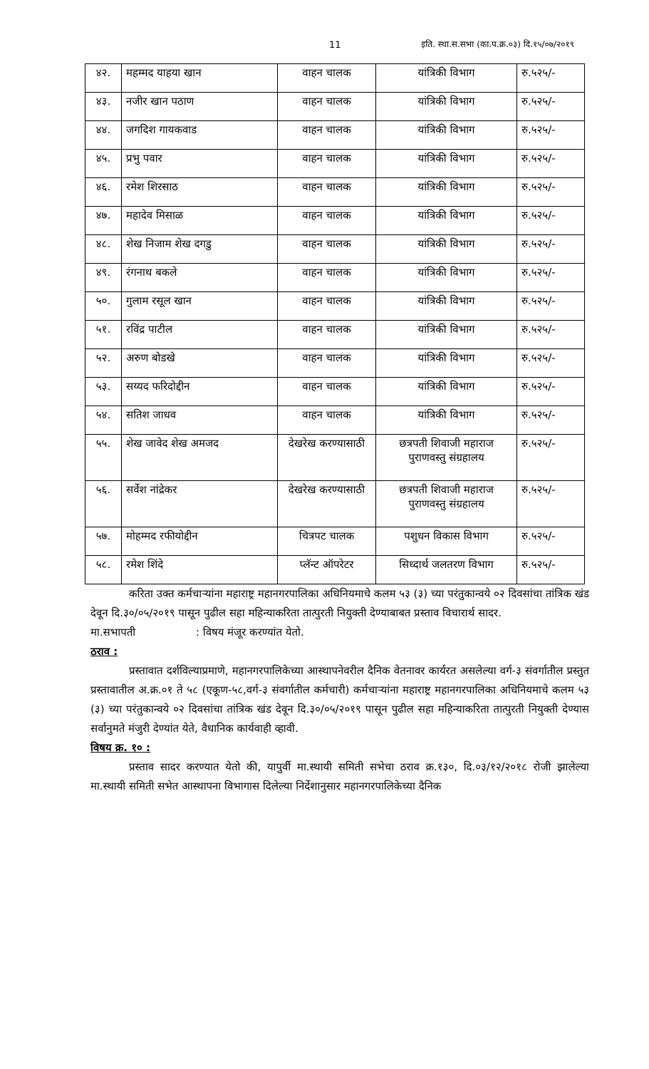11 इति. स्था.स.सभा (का.प.क्र.०३) दि.१५/०७/२०१९
| ४२. | महम्मद याहया खान | वाहन चालक | यांत्रिकी विभाग | रु.५२५/- |
| ४३. | नजीर खान पठाण | वाहन चालक | यांत्रिकी विभाग | रु.५२५/- |
| ४४. | जगदिश गायकवाड | वाहन चालक | यांत्रिकी विभाग | रु.५२५/- |
| ४५. | प्रभु पवार | वाहन चालक | यांत्रिकी विभाग | रु.५२५/- |
| ४६. | रमेश शिरसाठ | वाहन चालक | यांत्रिकी विभाग | रु.५२५/- |
| ४७. | महादेव मिसाळ | वाहन चालक | यांत्रिकी विभाग | रु.५२५/- |
| ४८. | शेख निजाम शेख दगडु | वाहन चालक | यांत्रिकी विभाग | रु.५२५/- |
| ४९. | रंगनाथ बकले | वाहन चालक | यांत्रिकी विभाग | रु.५२५/- |
| ५०. | गुलाम रसूल खान | वाहन चालक | यांत्रिकी विभाग | रु.५२५/- |
| ५१. | रविंद्र पाटील | वाहन चालक | यांत्रिकी विभाग | रु.५२५/- |
| ५२. | अरुण बोडखे | वाहन चालक | यांत्रिकी विभाग | रु.५२५/- |
| ५३. | सय्यद फरिदोद्दीन | वाहन चालक | यांत्रिकी विभाग | रु.५२५/- |
| ५४. | सतिश जाधव | वाहन चालक | यांत्रिकी विभाग | रु.५२५/- |
| ५५. | शेख जावेद शेख अमजद | देखरेख करण्यासाठी | छत्रपती शिवाजी महाराज पुराणवस्तु संग्रहालय | रु.५२५/- |
| ५६. | सर्वेश नांद्रेकर | देखरेख करण्यासाठी | छत्रपती शिवाजी महाराज पुराणवस्तु संग्रहालय | रु.५२५/- |
| ५७. | मोहम्मद रफीयोद्दीन | चित्रपट चालक | पशुधन विकास विभाग | रु.५२५/- |
| ५८. | रमेश शिंदे | प्लॅन्ट ऑपरेटर | सिध्दार्थ जलतरण विभाग | रु.५२५/- |
करिता उक्त कर्मचाऱ्यांना महाराष्ट्र महानगरपालिका अधिनियमाचे कलम ५३ (३) च्या परंतुकान्वये ०२ दिवसांचा तांत्रिक खंड देवून दि.३०/०५/२०१९ पासून पुढील सहा महिन्याकरिता तात्पुरती नियुक्ती देण्याबाबत प्रस्ताव विचारार्थ सादर.
मा.सभापती : विषय मंजूर करण्यांत येतो.
ठराव :
प्रस्तावात दर्शविल्याप्रमाणे, महानगरपालिकेच्या आस्थापनेवरील दैनिक वेतनावर कार्यरत असलेल्या वर्ग-३ संवर्गातील प्रस्तुत प्रस्तावातील अ.क्र.०१ ते ५८ (एकूण-५८,वर्ग-३ संवर्गातील कर्मचारी) कर्मचाऱ्यांना महाराष्ट्र महानगरपालिका अधिनियमाचे कलम ५३ (३) च्या परंतुकान्वये ०२ दिवसांचा तांत्रिक खंड देवून दि.३०/०५/२०१९ पासून पुढील सहा महिन्याकरिता तात्पुरती नियुक्ती देण्यास सर्वानुमते मंजुरी देण्यांत येते, वैधानिक कार्यवाही व्हावी.
विषय क्र. १० :
प्रस्ताव सादर करण्यात येतो की, यापुर्वी मा.स्थायी समिती सभेचा ठराव क्र.१३०, दि.०३/१२/२०१८ रोजी झालेल्या मा.स्थायी समिती सभेत आस्थापना विभागास दिलेल्या निर्देशानुसार महानगरपालिकेच्या दैनिक